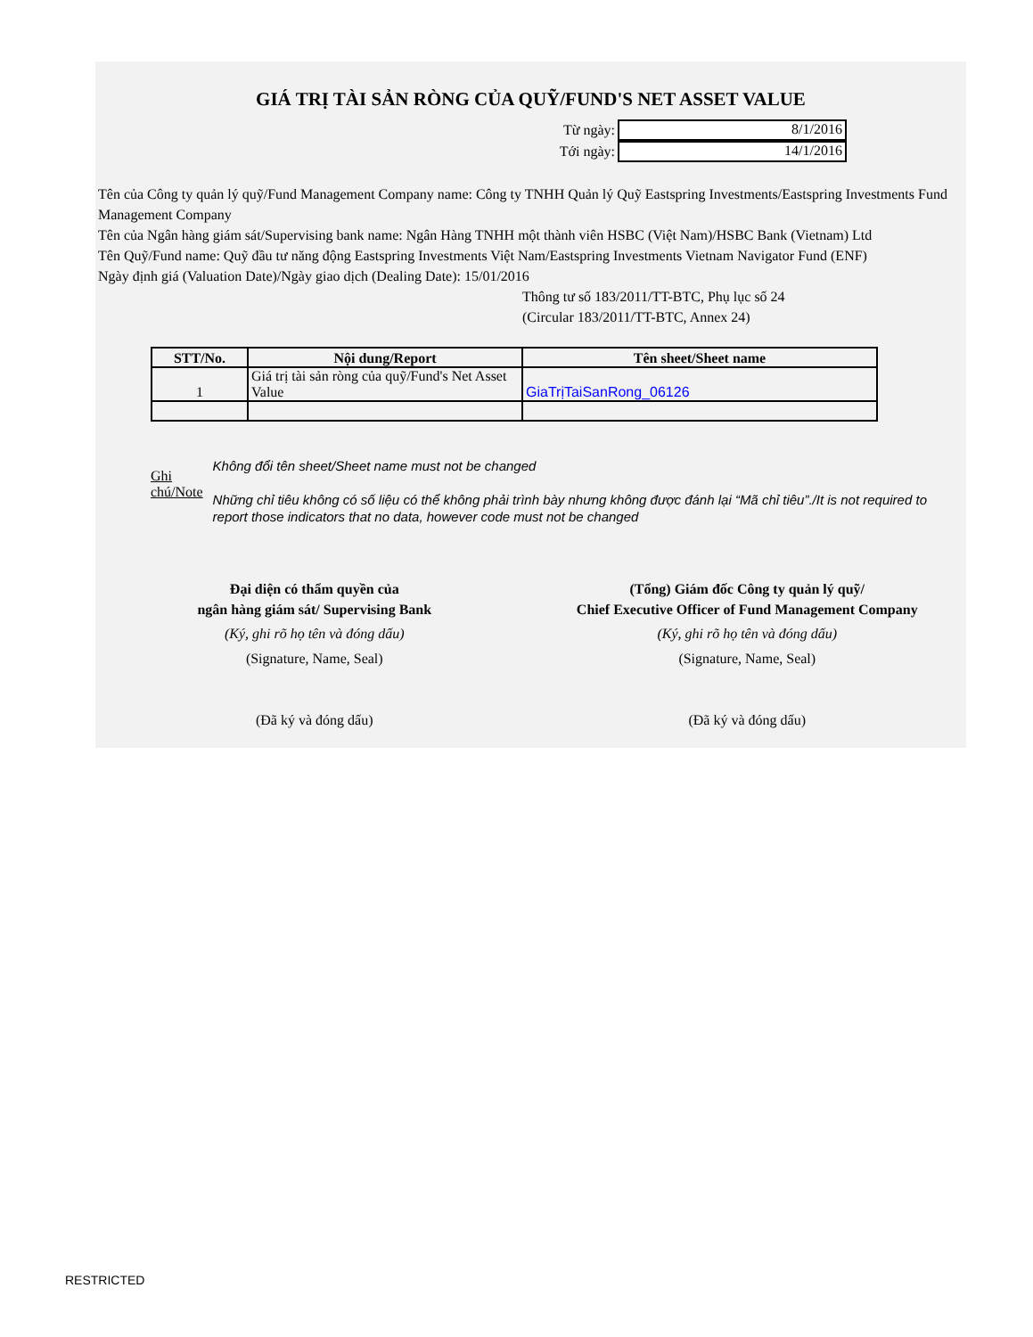GIÁ TRỊ TÀI SẢN RÒNG CỦA QUỸ/FUND'S NET ASSET VALUE
Từ ngày:
8/1/2016
Tới ngày:
14/1/2016
Tên của Công ty quản lý quỹ/Fund Management Company name: Công ty TNHH Quản lý Quỹ Eastspring Investments/Eastspring Investments Fund Management Company
Tên của Ngân hàng giám sát/Supervising bank name: Ngân Hàng TNHH một thành viên HSBC (Việt Nam)/HSBC Bank (Vietnam) Ltd
Tên Quỹ/Fund name: Quỹ đầu tư năng động Eastspring Investments Việt Nam/Eastspring Investments Vietnam Navigator Fund (ENF)
Ngày định giá (Valuation Date)/Ngày giao dịch (Dealing Date): 15/01/2016
Thông tư số 183/2011/TT-BTC, Phụ lục số 24
(Circular 183/2011/TT-BTC, Annex 24)
| STT/No. | Nội dung/Report | Tên sheet/Sheet name |
| --- | --- | --- |
| 1 | Giá trị tài sản ròng của quỹ/Fund's Net Asset Value | GiaTrịTaiSanRong_06126 |
Ghi chú/Note
Không đổi tên sheet/Sheet name must not be changed
Những chỉ tiêu không có số liệu có thể không phải trình bày nhưng không được đánh lại “Mã chỉ tiêu”./It is not required to report those indicators that no data, however code must not be changed
Đại diện có thẩm quyền của
ngân hàng giám sát/ Supervising Bank
(Ký, ghi rõ họ tên và đóng dấu)
(Signature, Name, Seal)
(Đã ký và đóng dấu)
(Tổng) Giám đốc Công ty quản lý quỹ/
Chief Executive Officer of Fund Management Company
(Ký, ghi rõ họ tên và đóng dấu)
(Signature, Name, Seal)
(Đã ký và đóng dấu)
RESTRICTED